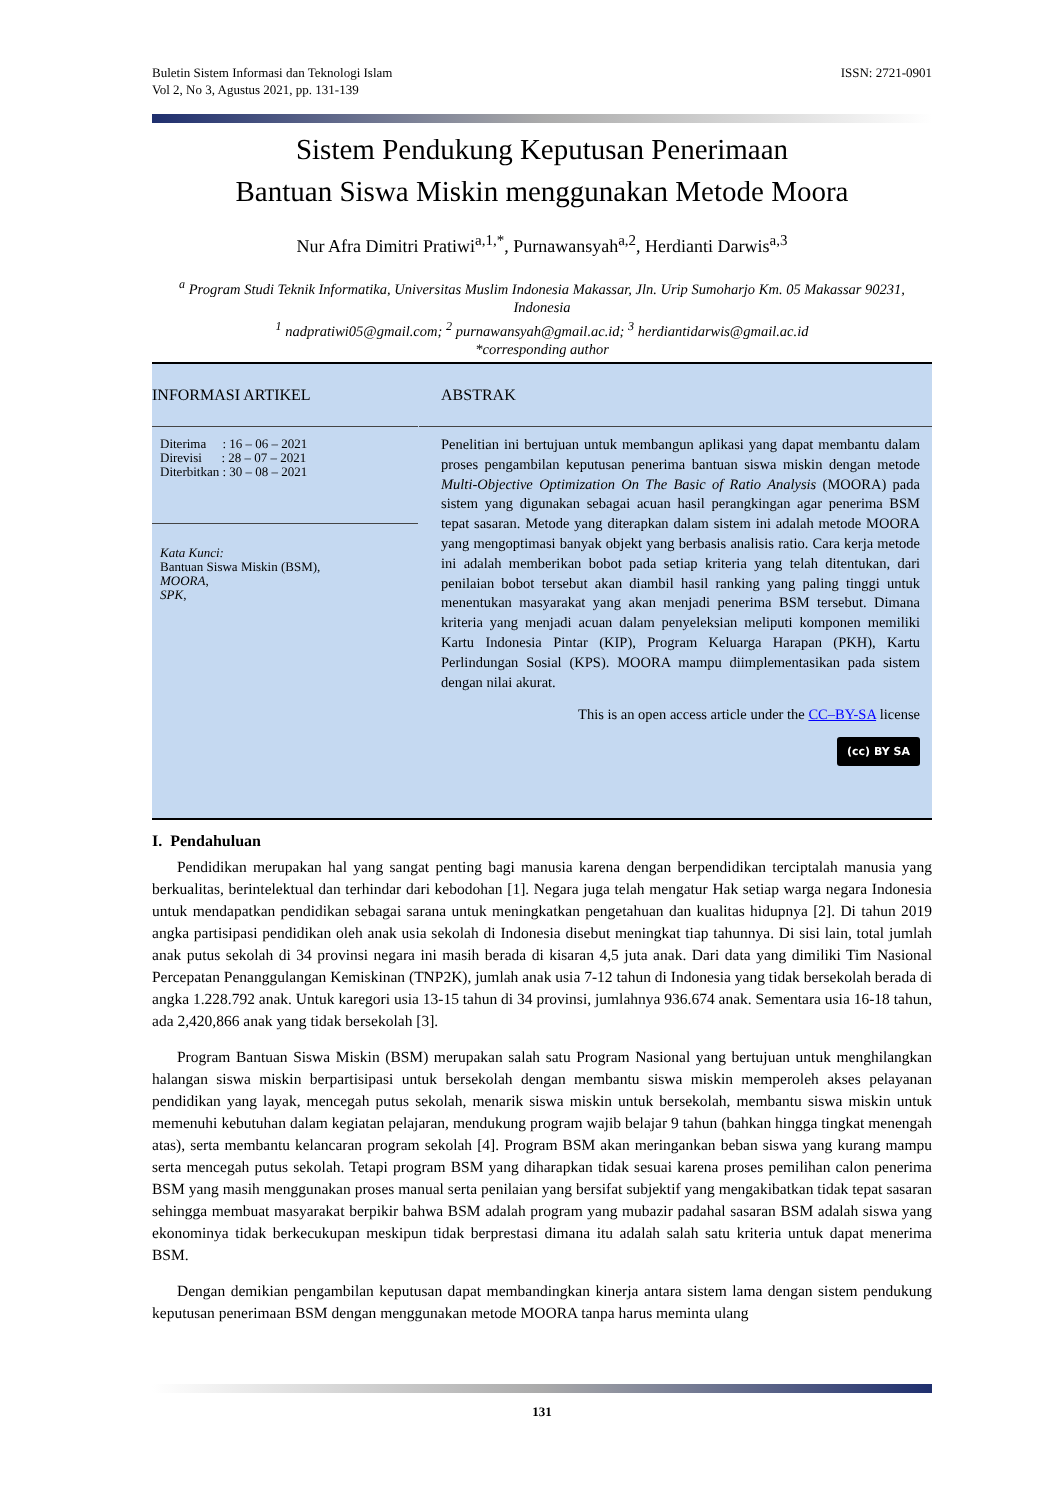Buletin Sistem Informasi dan Teknologi Islam
Vol 2, No 3, Agustus 2021, pp. 131-139
ISSN: 2721-0901
Sistem Pendukung Keputusan Penerimaan
Bantuan Siswa Miskin menggunakan Metode Moora
Nur Afra Dimitri Pratiwi<sup>a,1,*</sup>, Purnawansyah<sup>a,2</sup>, Herdianti Darwis<sup>a,3</sup>
<sup>a</sup> Program Studi Teknik Informatika, Universitas Muslim Indonesia Makassar, Jln. Urip Sumoharjo Km. 05 Makassar 90231, Indonesia
<sup>1</sup> nadpratiwi05@gmail.com; <sup>2</sup> purnawansyah@gmail.ac.id; <sup>3</sup> herdiantidarwis@gmail.ac.id
*corresponding author
INFORMASI ARTIKEL
Diterima : 16 – 06 – 2021
Direvisi : 28 – 07 – 2021
Diterbitkan : 30 – 08 – 2021
Kata Kunci:
Bantuan Siswa Miskin (BSM),
MOORA,
SPK,
ABSTRAK
Penelitian ini bertujuan untuk membangun aplikasi yang dapat membantu dalam proses pengambilan keputusan penerima bantuan siswa miskin dengan metode Multi-Objective Optimization On The Basic of Ratio Analysis (MOORA) pada sistem yang digunakan sebagai acuan hasil perangkingan agar penerima BSM tepat sasaran. Metode yang diterapkan dalam sistem ini adalah metode MOORA yang mengoptimasi banyak objekt yang berbasis analisis ratio. Cara kerja metode ini adalah memberikan bobot pada setiap kriteria yang telah ditentukan, dari penilaian bobot tersebut akan diambil hasil ranking yang paling tinggi untuk menentukan masyarakat yang akan menjadi penerima BSM tersebut. Dimana kriteria yang menjadi acuan dalam penyeleksian meliputi komponen memiliki Kartu Indonesia Pintar (KIP), Program Keluarga Harapan (PKH), Kartu Perlindungan Sosial (KPS). MOORA mampu diimplementasikan pada sistem dengan nilai akurat.
This is an open access article under the CC–BY-SA license
(cc) BY SA
I. Pendahuluan
Pendidikan merupakan hal yang sangat penting bagi manusia karena dengan berpendidikan terciptalah manusia yang berkualitas, berintelektual dan terhindar dari kebodohan [1]. Negara juga telah mengatur Hak setiap warga negara Indonesia untuk mendapatkan pendidikan sebagai sarana untuk meningkatkan pengetahuan dan kualitas hidupnya [2]. Di tahun 2019 angka partisipasi pendidikan oleh anak usia sekolah di Indonesia disebut meningkat tiap tahunnya. Di sisi lain, total jumlah anak putus sekolah di 34 provinsi negara ini masih berada di kisaran 4,5 juta anak. Dari data yang dimiliki Tim Nasional Percepatan Penanggulangan Kemiskinan (TNP2K), jumlah anak usia 7-12 tahun di Indonesia yang tidak bersekolah berada di angka 1.228.792 anak. Untuk karegori usia 13-15 tahun di 34 provinsi, jumlahnya 936.674 anak. Sementara usia 16-18 tahun, ada 2,420,866 anak yang tidak bersekolah [3].
Program Bantuan Siswa Miskin (BSM) merupakan salah satu Program Nasional yang bertujuan untuk menghilangkan halangan siswa miskin berpartisipasi untuk bersekolah dengan membantu siswa miskin memperoleh akses pelayanan pendidikan yang layak, mencegah putus sekolah, menarik siswa miskin untuk bersekolah, membantu siswa miskin untuk memenuhi kebutuhan dalam kegiatan pelajaran, mendukung program wajib belajar 9 tahun (bahkan hingga tingkat menengah atas), serta membantu kelancaran program sekolah [4]. Program BSM akan meringankan beban siswa yang kurang mampu serta mencegah putus sekolah. Tetapi program BSM yang diharapkan tidak sesuai karena proses pemilihan calon penerima BSM yang masih menggunakan proses manual serta penilaian yang bersifat subjektif yang mengakibatkan tidak tepat sasaran sehingga membuat masyarakat berpikir bahwa BSM adalah program yang mubazir padahal sasaran BSM adalah siswa yang ekonominya tidak berkecukupan meskipun tidak berprestasi dimana itu adalah salah satu kriteria untuk dapat menerima BSM.
Dengan demikian pengambilan keputusan dapat membandingkan kinerja antara sistem lama dengan sistem pendukung keputusan penerimaan BSM dengan menggunakan metode MOORA tanpa harus meminta ulang
131